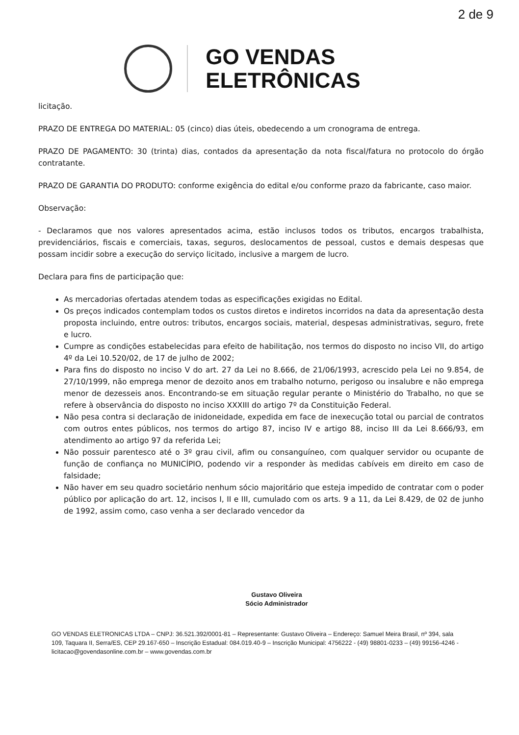2 de 9
GO VENDAS
ELETRÔNICAS
licitação.
PRAZO DE ENTREGA DO MATERIAL: 05 (cinco) dias úteis, obedecendo a um cronograma de entrega.
PRAZO DE PAGAMENTO: 30 (trinta) dias, contados da apresentação da nota fiscal/fatura no protocolo do órgão contratante.
PRAZO DE GARANTIA DO PRODUTO: conforme exigência do edital e/ou conforme prazo da fabricante, caso maior.
Observação:
- Declaramos que nos valores apresentados acima, estão inclusos todos os tributos, encargos trabalhista, previdenciários, fiscais e comerciais, taxas, seguros, deslocamentos de pessoal, custos e demais despesas que possam incidir sobre a execução do serviço licitado, inclusive a margem de lucro.
Declara para fins de participação que:
As mercadorias ofertadas atendem todas as especificações exigidas no Edital.
Os preços indicados contemplam todos os custos diretos e indiretos incorridos na data da apresentação desta proposta incluindo, entre outros: tributos, encargos sociais, material, despesas administrativas, seguro, frete e lucro.
Cumpre as condições estabelecidas para efeito de habilitação, nos termos do disposto no inciso VII, do artigo 4º da Lei 10.520/02, de 17 de julho de 2002;
Para fins do disposto no inciso V do art. 27 da Lei no 8.666, de 21/06/1993, acrescido pela Lei no 9.854, de 27/10/1999, não emprega menor de dezoito anos em trabalho noturno, perigoso ou insalubre e não emprega menor de dezesseis anos. Encontrando-se em situação regular perante o Ministério do Trabalho, no que se refere à observância do disposto no inciso XXXIII do artigo 7º da Constituição Federal.
Não pesa contra si declaração de inidoneidade, expedida em face de inexecução total ou parcial de contratos com outros entes públicos, nos termos do artigo 87, inciso IV e artigo 88, inciso III da Lei 8.666/93, em atendimento ao artigo 97 da referida Lei;
Não possuir parentesco até o 3º grau civil, afim ou consanguíneo, com qualquer servidor ou ocupante de função de confiança no MUNICÍPIO, podendo vir a responder às medidas cabíveis em direito em caso de falsidade;
Não haver em seu quadro societário nenhum sócio majoritário que esteja impedido de contratar com o poder público por aplicação do art. 12, incisos I, II e III, cumulado com os arts. 9 a 11, da Lei 8.429, de 02 de junho de 1992, assim como, caso venha a ser declarado vencedor da
Gustavo Oliveira
Sócio Administrador
GO VENDAS ELETRONICAS LTDA – CNPJ: 36.521.392/0001-81 – Representante: Gustavo Oliveira – Endereço: Samuel Meira Brasil, nº 394, sala 109, Taquara II, Serra/ES, CEP 29.167-650 – Inscrição Estadual: 084.019.40-9 – Inscrição Municipal: 4756222 - (49) 98801-0233 – (49) 99156-4246 - licitacao@govendasonline.com.br – www.govendas.com.br